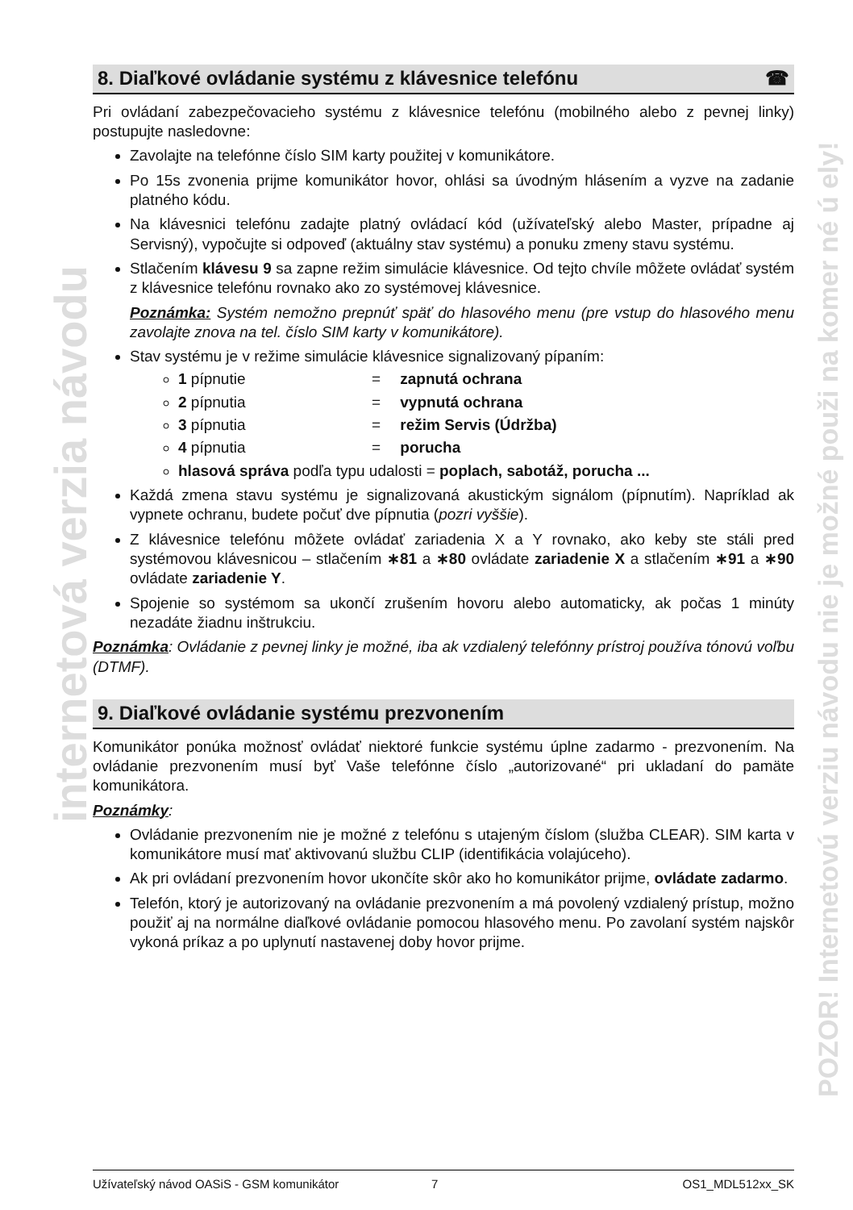internetová verzia návodu
POZOR! Internetovú verziu návodu nie je možné použi na komer né ú ely!
8. Diaľkové ovládanie systému z klávesnice telefónu ☎
Pri ovládaní zabezpečovacieho systému z klávesnice telefónu (mobilného alebo z pevnej linky) postupujte nasledovne:
Zavolajte na telefónne číslo SIM karty použitej v komunikátore.
Po 15s zvonenia prijme komunikátor hovor, ohlási sa úvodným hlásením a vyzve na zadanie platného kódu.
Na klávesnici telefónu zadajte platný ovládací kód (užívateľský alebo Master, prípadne aj Servisný), vypočujte si odpoveď (aktuálny stav systému) a ponuku zmeny stavu systému.
Stlačením klávesu 9 sa zapne režim simulácie klávesnice. Od tejto chvíle môžete ovládať systém z klávesnice telefónu rovnako ako zo systémovej klávesnice.
Poznámka: Systém nemožno prepnúť späť do hlasového menu (pre vstup do hlasového menu zavolajte znova na tel. číslo SIM karty v komunikátore).
Stav systému je v režime simulácie klávesnice signalizovaný pípaním:
1 pípnutie = zapnutá ochrana
2 pípnutia = vypnutá ochrana
3 pípnutia = režim Servis (Údržba)
4 pípnutia = porucha
hlasová správa podľa typu udalosti = poplach, sabotáž, porucha ...
Každá zmena stavu systému je signalizovaná akustickým signálom (pípnutím). Napríklad ak vypnete ochranu, budete počuť dve pípnutia (pozri vyššie).
Z klávesnice telefónu môžete ovládať zariadenia X a Y rovnako, ako keby ste stáli pred systémovou klávesnicou – stlačením ∗81 a ∗80 ovládate zariadenie X a stlačením ∗91 a ∗90 ovládate zariadenie Y.
Spojenie so systémom sa ukončí zrušením hovoru alebo automaticky, ak počas 1 minúty nezadáte žiadnu inštrukciu.
Poznámka: Ovládanie z pevnej linky je možné, iba ak vzdialený telefónny prístroj používa tónovú voľbu (DTMF).
9. Diaľkové ovládanie systému prezvonením
Komunikátor ponúka možnosť ovládať niektoré funkcie systému úplne zadarmo - prezvonením. Na ovládanie prezvonením musí byť Vaše telefónne číslo „autorizované“ pri ukladaní do pamäte komunikátora.
Poznámky:
Ovládanie prezvonením nie je možné z telefónu s utajeným číslom (služba CLEAR). SIM karta v komunikátore musí mať aktivovanú službu CLIP (identifikácia volajúceho).
Ak pri ovládaní prezvonením hovor ukončíte skôr ako ho komunikátor prijme, ovládate zadarmo.
Telefón, ktorý je autorizovaný na ovládanie prezvonením a má povolený vzdialený prístup, možno použiť aj na normálne diaľkové ovládanie pomocou hlasového menu. Po zavolaní systém najskôr vykoná príkaz a po uplynutí nastavenej doby hovor prijme.
Užívateľský návod OASiS - GSM komunikátor 7 OS1_MDL512xx_SK